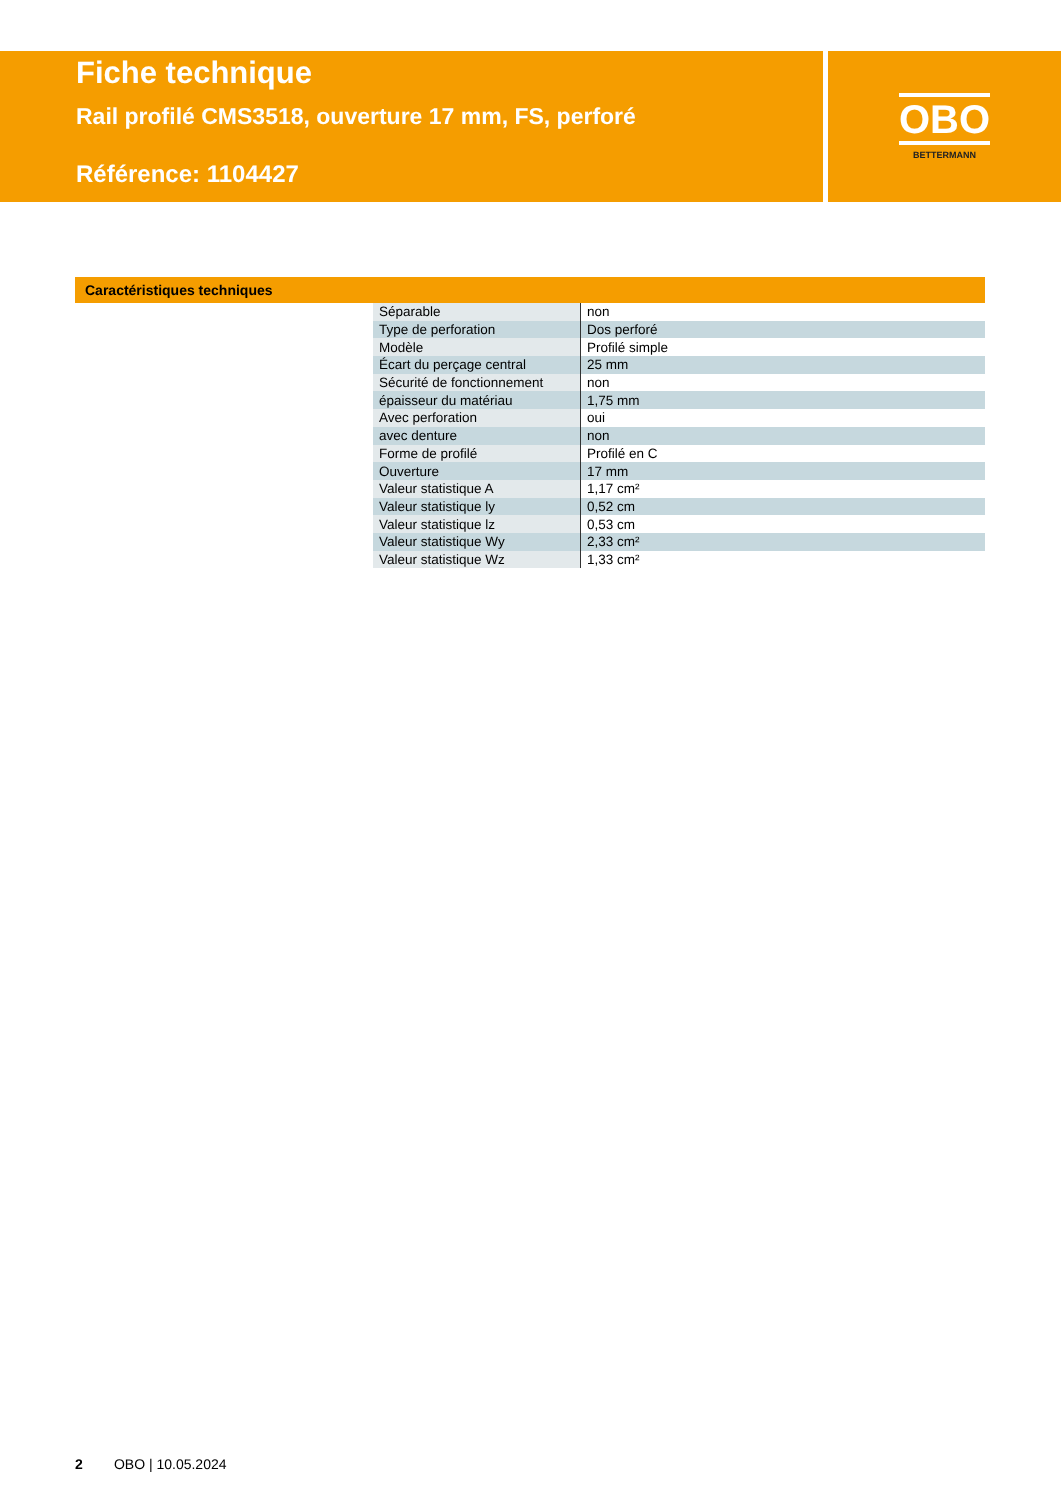Fiche technique
Rail profilé CMS3518, ouverture 17 mm, FS, perforé
Référence: 1104427
OBO
BETTERMANN
Caractéristiques techniques
| Séparable | non |
| Type de perforation | Dos perforé |
| Modèle | Profilé simple |
| Écart du perçage central | 25 mm |
| Sécurité de fonctionnement | non |
| épaisseur du matériau | 1,75 mm |
| Avec perforation | oui |
| avec denture | non |
| Forme de profilé | Profilé en C |
| Ouverture | 17 mm |
| Valeur statistique A | 1,17 cm² |
| Valeur statistique ly | 0,52 cm |
| Valeur statistique lz | 0,53 cm |
| Valeur statistique Wy | 2,33 cm² |
| Valeur statistique Wz | 1,33 cm² |
2 OBO | 10.05.2024